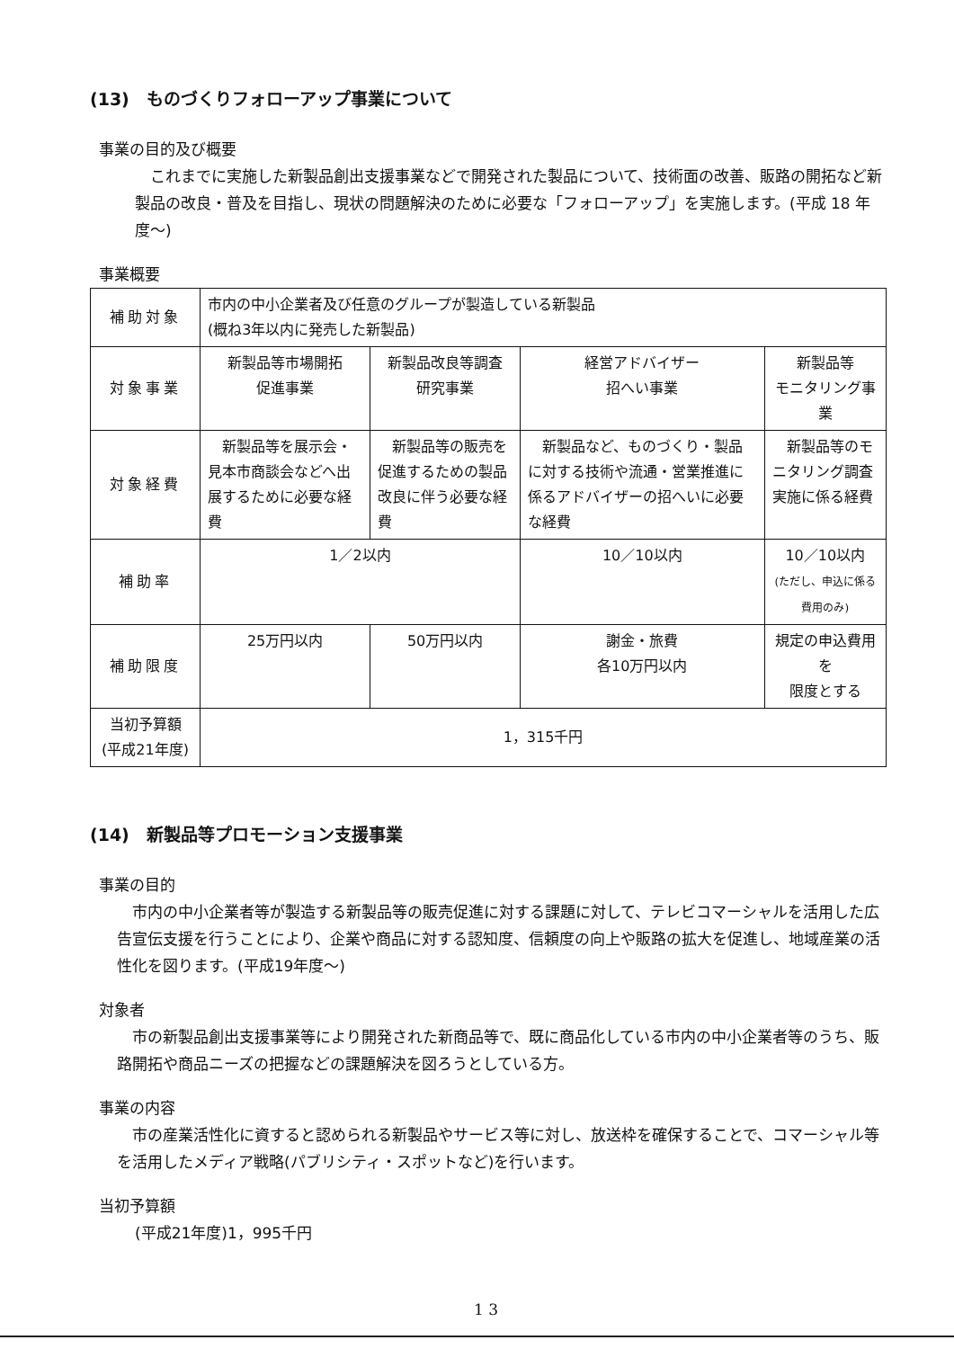(13)　ものづくりフォローアップ事業について
事業の目的及び概要
　これまでに実施した新製品創出支援事業などで開発された製品について、技術面の改善、販路の開拓など新製品の改良・普及を目指し、現状の問題解決のために必要な「フォローアップ」を実施します。(平成 18 年度～)
事業概要
| 補助対象 | 市内の中小企業者及び任意のグループが製造している新製品 (概ね3年以内に発売した新製品) | | | | |
| 対象事業 | 新製品等市場開拓 促進事業 | 新製品改良等調査 研究事業 | | 経営アドバイザー 招へい事業 | 新製品等 モニタリング事業 |
| 対象経費 | 新製品等を展示会・見本市商談会などへ出展するために必要な経費 | 新製品等の販売を促進するための製品改良に伴う必要な経費 | | 新製品など、ものづくり・製品に対する技術や流通・営業推進に係るアドバイザーの招へいに必要な経費 | 新製品等のモニタリング調査実施に係る経費 |
| 補助率 | 1／2以内 | | | 10／10以内 | 10／10以内 (ただし、申込に係る費用のみ) |
| 補助限度 | 25万円以内 | | 50万円以内 | 謝金・旅費 各10万円以内 | 規定の申込費用を 限度とする |
| 当初予算額 (平成21年度) | 1，315千円 | | | | |
(14)　新製品等プロモーション支援事業
事業の目的
　市内の中小企業者等が製造する新製品等の販売促進に対する課題に対して、テレビコマーシャルを活用した広告宣伝支援を行うことにより、企業や商品に対する認知度、信頼度の向上や販路の拡大を促進し、地域産業の活性化を図ります。(平成19年度～)
対象者
　市の新製品創出支援事業等により開発された新商品等で、既に商品化している市内の中小企業者等のうち、販路開拓や商品ニーズの把握などの課題解決を図ろうとしている方。
事業の内容
　市の産業活性化に資すると認められる新製品やサービス等に対し、放送枠を確保することで、コマーシャル等を活用したメディア戦略(パブリシティ・スポットなど)を行います。
当初予算額
(平成21年度)1，995千円
1 3